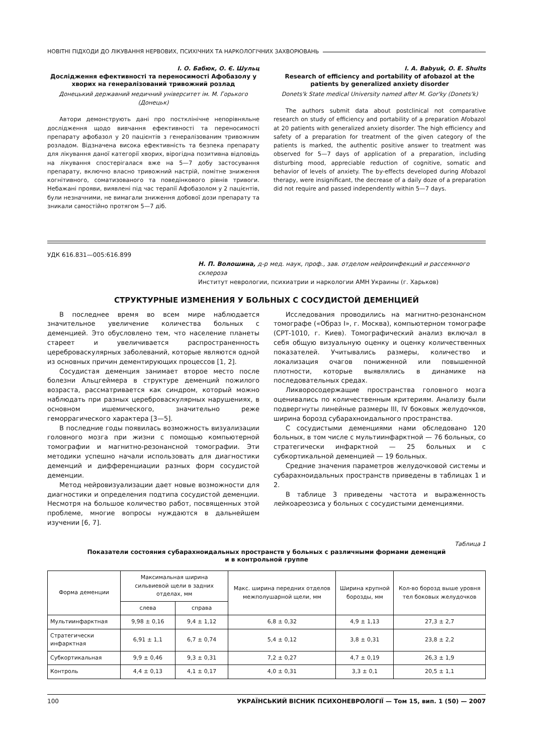НОВІТНІ ПІДХОДИ ДО ЛІКУВАННЯ НЕРВОВИХ, ПСИХІЧНИХ ТА НАРКОЛОГІЧНИХ ЗАХВОРЮВАНЬ
І. О. Бабюк, О. Є. Шульц
Дослідження ефективності та переносимості Афобазолу у хворих на генералізований тривожний розлад
Донецький державний медичний університет ім. М. Горького (Донецьк)
Автори демонструють дані про постклінічне непорівняльне дослідження щодо вивчання ефективності та переносимості препарату афобазол у 20 пацієнтів з генералізованим тривожним розладом. Відзначена висока ефективність та безпека препарату для лікування даної категорії хворих, вірогідна позитивна відповідь на лікування спостерігалася вже на 5—7 добу застосування препарату, включно власно тривожний настрій, помітне зниження когнітивного, соматизованого та поведінкового рівнів тривоги. Небажані прояви, виявлені під час терапії Афобазолом у 2 пацієнтів, були незначними, не вимагали зниження добової дози препарату та зникали самостійно протягом 5—7 діб.
I. A. Babyuk, O. E. Shults
Research of efficiency and portability of afobazol at the patients by generalized anxiety disorder
Donets'k State medical University named after M. Gor'ky (Donets'k)
The authors submit data about postclinical not comparative research on study of efficiency and portability of a preparation Afobazol at 20 patients with generalized anxiety disorder. The high efficiency and safety of a preparation for treatment of the given category of the patients is marked, the authentic positive answer to treatment was observed for 5—7 days of application of a preparation, including disturbing mood, appreciable reduction of cognitive, somatic and behavior of levels of anxiety. The by-effects developed during Afobazol therapy, were insignificant, the decrease of a daily doze of a preparation did not require and passed independently within 5—7 days.
УДК 616.831—005:616.899
Н. П. Волошина, д-р мед. наук, проф., зав. отделом нейроинфекций и рассеянного склероза
Институт неврологии, психиатрии и наркологии АМН Украины (г. Харьков)
СТРУКТУРНЫЕ ИЗМЕНЕНИЯ У БОЛЬНЫХ С СОСУДИСТОЙ ДЕМЕНЦИЕЙ
В последнее время во всем мире наблюдается значительное увеличение количества больных с деменцией. Это обусловлено тем, что население планеты стареет и увеличивается распространенность цереброваскулярных заболеваний, которые являются одной из основных причин дементирующих процессов [1, 2].
Сосудистая деменция занимает второе место после болезни Альцгеймера в структуре деменций пожилого возраста, рассматривается как синдром, который можно наблюдать при разных цереброваскулярных нарушениях, в основном ишемического, значительно реже геморрагического характера [3—5].
В последние годы появилась возможность визуализации головного мозга при жизни с помощью компьютерной томографии и магнитно-резонансной томографии. Эти методики успешно начали использовать для диагностики деменций и дифференциации разных форм сосудистой деменции.
Метод нейровизуализации дает новые возможности для диагностики и определения подтипа сосудистой деменции. Несмотря на большое количество работ, посвященных этой проблеме, многие вопросы нуждаются в дальнейшем изучении [6, 7].
Исследования проводились на магнитно-резонансном томографе («Образ I», г. Москва), компьютерном томографе (СРТ-1010, г. Киев). Томографический анализ включал в себя общую визуальную оценку и оценку количественных показателей. Учитывались размеры, количество и локализация очагов пониженной или повышенной плотности, которые выявлялись в динамике на последовательных средах.
Ликворосодержащие пространства головного мозга оценивались по количественным критериям. Анализу были подвергнуты линейные размеры III, IV боковых желудочков, ширина борозд субарахноидального пространства.
С сосудистыми деменциями нами обследовано 120 больных, в том числе с мультиинфарктной — 76 больных, со стратегически инфарктной — 25 больных и с субкортикальной деменцией — 19 больных.
Средние значения параметров желудочковой системы и субарахноидальных пространств приведены в таблицах 1 и 2.
В таблице 3 приведены частота и выраженность лейкоареозиса у больных с сосудистыми деменциями.
Таблица 1
Показатели состояния субарахноидальных пространств у больных с различными формами деменций
и в контрольной группе
| Форма деменции | Максимальная ширина сильвиевой щели в задних отделах, мм | | Макс. ширина передних отделов межполушарной щели, мм | Ширина крупной борозды, мм | Кол-во борозд выше уровня тел боковых желудочков |
| --- | --- | --- | --- | --- | --- |
| | слева | справа | | | |
| Мультиинфарктная | 9,98 ± 0,16 | 9,4 ± 1,12 | 6,8 ± 0,32 | 4,9 ± 1,13 | 27,3 ± 2,7 |
| Стратегически инфарктная | 6,91 ± 1,1 | 6,7 ± 0,74 | 5,4 ± 0,12 | 3,8 ± 0,31 | 23,8 ± 2,2 |
| Субкортикальная | 9,9 ± 0,46 | 9,3 ± 0,31 | 7,2 ± 0,27 | 4,7 ± 0,19 | 26,3 ± 1,9 |
| Контроль | 4,4 ± 0,13 | 4,1 ± 0,17 | 4,0 ± 0,31 | 3,3 ± 0,1 | 20,5 ± 1,1 |
100 УКРАЇНСЬКИЙ ВІСНИК ПСИХОНЕВРОЛОГІЇ — Том 15, вип. 1 (50) — 2007